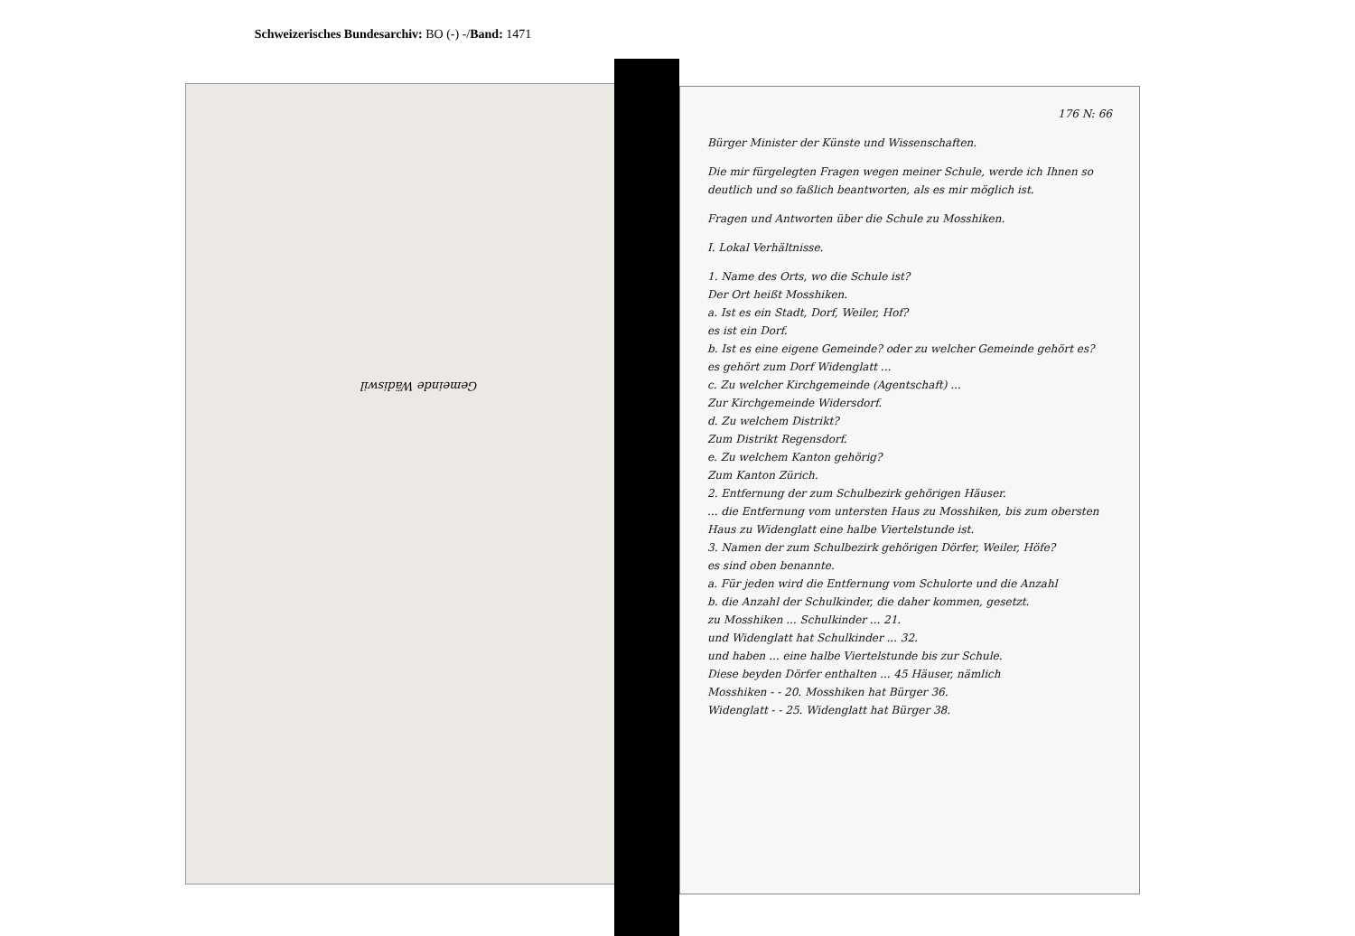Schweizerisches Bundesarchiv: BO (-) -/Band: 1471
Gemeinde Wädiswil
176 N: 66
Bürger Minister der Künste und Wissenschaften.
Die mir fürgelegten Fragen wegen meiner Schule, werde ich Ihnen so deutlich und so faßlich beantworten, als es mir möglich ist.
Fragen und Antworten über die Schule zu Mosshiken.
I. Lokal Verhältnisse.
1. Name des Orts, wo die Schule ist?
Der Ort heißt Mosshiken.
a. Ist es ein Stadt, Dorf, Weiler, Hof?
es ist ein Dorf.
b. Ist es eine eigene Gemeinde? oder zu welcher Gemeinde gehört es?
es gehört zum Dorf Widenglatt ...
c. Zu welcher Kirchgemeinde (Agentschaft) ...
Zur Kirchgemeinde Widersdorf.
d. Zu welchem Distrikt?
Zum Distrikt Regensdorf.
e. Zu welchem Kanton gehörig?
Zum Kanton Zürich.
2. Entfernung der zum Schulbezirk gehörigen Häuser.
... die Entfernung vom untersten Haus zu Mosshiken, bis zum obersten Haus zu Widenglatt eine halbe Viertelstunde ist.
3. Namen der zum Schulbezirk gehörigen Dörfer, Weiler, Höfe?
es sind oben benannte.
a. Für jeden wird die Entfernung vom Schulorte und die Anzahl
b. die Anzahl der Schulkinder, die daher kommen, gesetzt.
zu Mosshiken ... Schulkinder ... 21.
und Widenglatt hat Schulkinder ... 32.
und haben ... eine halbe Viertelstunde bis zur Schule.
Diese beyden Dörfer enthalten ... 45 Häuser, nämlich
Mosshiken - - 20. Mosshiken hat Bürger 36.
Widenglatt - - 25. Widenglatt hat Bürger 38.